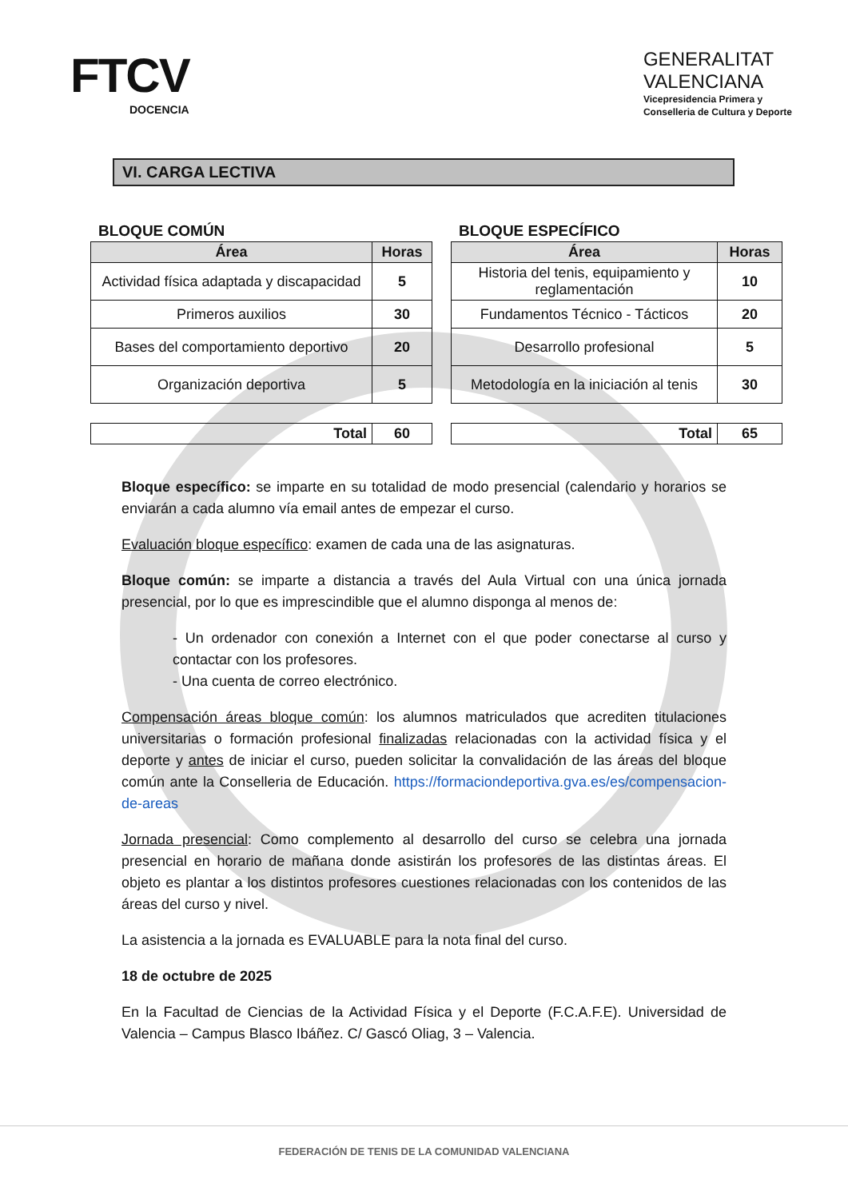FTCV
DOCENCIA
GENERALITAT
VALENCIANA
Vicepresidencia Primera y
Conselleria de Cultura y Deporte
VI. CARGA LECTIVA
BLOQUE COMÚN
| Área | Horas |
| --- | --- |
| Actividad física adaptada y discapacidad | 5 |
| Primeros auxilios | 30 |
| Bases del comportamiento deportivo | 20 |
| Organización deportiva | 5 |
| Total | 60 |
BLOQUE ESPECÍFICO
| Área | Horas |
| --- | --- |
| Historia del tenis, equipamiento y reglamentación | 10 |
| Fundamentos Técnico - Tácticos | 20 |
| Desarrollo profesional | 5 |
| Metodología en la iniciación al tenis | 30 |
| Total | 65 |
Bloque específico: se imparte en su totalidad de modo presencial (calendario y horarios se enviarán a cada alumno vía email antes de empezar el curso.
Evaluación bloque específico: examen de cada una de las asignaturas.
Bloque común: se imparte a distancia a través del Aula Virtual con una única jornada presencial, por lo que es imprescindible que el alumno disponga al menos de:
- Un ordenador con conexión a Internet con el que poder conectarse al curso y contactar con los profesores.
- Una cuenta de correo electrónico.
Compensación áreas bloque común: los alumnos matriculados que acrediten titulaciones universitarias o formación profesional finalizadas relacionadas con la actividad física y el deporte y antes de iniciar el curso, pueden solicitar la convalidación de las áreas del bloque común ante la Conselleria de Educación. https://formaciondeportiva.gva.es/es/compensacion-de-areas
Jornada presencial: Como complemento al desarrollo del curso se celebra una jornada presencial en horario de mañana donde asistirán los profesores de las distintas áreas. El objeto es plantar a los distintos profesores cuestiones relacionadas con los contenidos de las áreas del curso y nivel.
La asistencia a la jornada es EVALUABLE para la nota final del curso.
18 de octubre de 2025
En la Facultad de Ciencias de la Actividad Física y el Deporte (F.C.A.F.E). Universidad de Valencia – Campus Blasco Ibáñez. C/ Gascó Oliag, 3 – Valencia.
FEDERACIÓN DE TENIS DE LA COMUNIDAD VALENCIANA